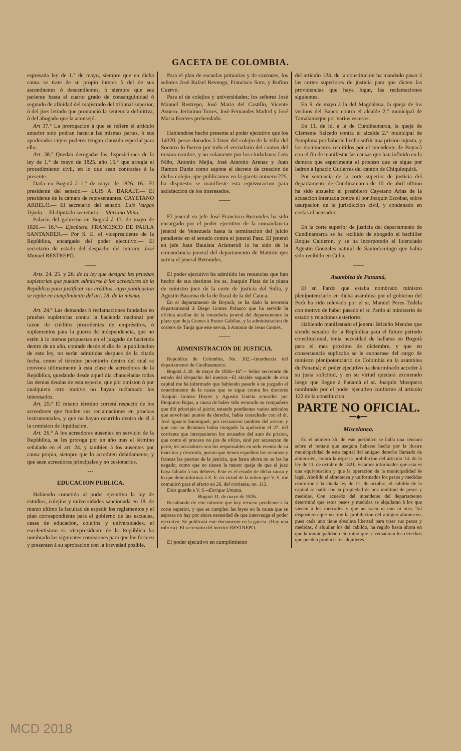GACETA DE COLOMBIA.
espresada ley de 1.° de mayo, siempre que en dicha causa se trate de su propio interes ò del de sus ascendientes ò descendientes, ò siempre que sea pariente hasta el cuarto grado de consanguinidad ò segundo de afinidad del majistrado del tribunal superior, ó del jues letrado que pronunció la sentencia definitiva, ò del abogado que la aconsejó.
Art 37.° La prorogacion à que se refiere el artículo anterior solo podran hacerla las mismas partes, ò sus apoderados cuyos poderes tengan clausula especial para ello.
Art. 38.° Quedan derogadas las disposiciones de la ley de 1.° de mayo de 1825. año 15.° que arregla el procedimiento civil, en lo que sean contrarias à la presente.
Dada en Bogotá à 1.° de mayo de 1826. 16.- El presidente del senado.— LUIS A. BARALT.— El presidente de la càmara de representantes. CAYETANO ARBELO.— El secretario del senado. Luis Vargas Tejada.—El diputado secretario— Mariano Miño.
Palacio del gobierno en Bogotá á 17. de mayo de 1826.— 16.°— Ejecútese. FRANCISCO DE PAULA SANTANDER.— Por S. E. el vicepresidente de la Repùblica, encargado del poder ejecutivo.— El secretario de estado del despacho del interior. José Manuel RESTREPO.
——
Arts. 24. 25. y 26. de la ley que designa las pruebas supletorias que pueden admitirse à los acreedores de la República para justificar sus créditos, cuya publicacion se repite en cumplimiento del art. 28. de la misma.
Art. 24.° Las demandas ò reclamaciones fundadas en pruebas supletorias contra la hacienda nacional por razon de créditos procedentes de empréstitos, ó suplementos para la guerra de independencia, que no estèn à lo menos propuestas en el juzgado de hacienda dentro de un año, contado desde el dia de la publicacion de esta ley, no seràn admitidas despues de la citada fecha, como el tèrmino perentorio dentro del cual se convoca ultimamente à esta clase de acreedores de la República, quedando desde aquel dia chanceladas todas las demas deudas de esta especie, que por omision ó por cualquiera otro motivo no hayan reclamado los interesados.
Art. 25.° El mismo tèrmino correrá respecto de los acreedores que funden sus reclamaciones en pruebas instrumentales, y que no hayan ocurrido dentro de él á la comision de liquidacion.
Art. 26.° A los acreedores ausentes en servicio de la Repùblica, se les proroga por un año mas el término señalado en el art. 24. y tambien á los ausentes por causa propia, siempre que lo acrediten debidamente, y que sean acreedores principales y no cesionarios.
---
EDUCACION PUBLICA.
Habiendo cometido al poder ejecutivo la ley de estudios, colejios y universidades sancionada en 18. de marzo ultimo la facultad de espedir los reglamentos y el plan correspondiente para el gobierno de las escuelas, casas de educacion, colejios y universidades, el escelentisimo sr. vicepresidente de la República ha nombrado las siguientes comisiones para que los formen y presenten à su aprobacion con la brevedad posible.
Para el plan de escuelas primarias y de cantones, los señores Josè Rafael Revenga, Francisco Soto, y Rufino Cuervo.
Para el de colejios y universidades; los señores José Manuel Restrepo, José Maria del Castillo, Vicente Asuero, Jerònimo Torres, Josè Fernandes Madrid y José Maria Esteves prebendado.
Habiendose hecho presente al poder ejecutivo que los 14320. pesos donados à favor del colejio de la villa del Socorro lo fueron por todo el vecindario del canton del mismo nombre, y no solamente por los ciudadanos Luis Niño, Antonio Mejia, José Antonio Arenas y Juan Ramon Duràn como supone el decreto de creacion de dicho colejio, que publicamos en la gaceta numero 225. ha dispuesto se manifieste esta equivocacion para satisfaccion de los interesados.
——
El jeneral en jefe José Francisco Bermudes ha sido encargado por el poder ejecutivo de la comandancia jeneral de Venezuela hasta la terminacion del juicio pendiente en el senado contra el jeneral Paez. El jeneral en jefe Juan Bautista Arismendi lo ha sido de la comandancia jeneral del departamento de Maturin que servia el jeneral Bermudes.
El poder ejecutivo ha admitido las renuncias que han hecho de sus destinos los ss. Joaquin Plata de la plaza de ministro juez de la corte de justicia del Sulia, y Agustin Baraona de la de fiscal de la del Cauca.
En el departamento de Boyacà, se ha dado la tesoreria departamental á Diego Gomes Polanco que ha servido la oficina ausiliar de la contaduria jeneral del departamento: la plaza que deja Gomes à Pastor Gabilan, y la administracion de correos de Tunja que este servia, à Antonio de Jesus Gomes.
——
ADMINISTRACION DE JUSTICIA.
Republica de Colombia, No. 102.--Interdencia del departamento de Cundinamarca.
Bogotà à 30. de mayo de 1826--16°.-- Señor secretario de estado del despacho del interior.--El alcalde segundo de esta capital me hà informado que habiendo pasado à su juzgado el conocimiento de la causa que se sigue contra los doctores Joaquin Gomez Hoyos y Agustin Garcia acusados por Pioquinto Rojas, a causa de haber sido recusado su compañero que diò principio al juicio; estando pendientes varios articulos que envolvian puntos de derecho, habia consultado con el dr. José Ignacio Sanmiguel, por recusacion tambien del asesor, y que con su dictamen habia otorgado la apelacion el 27. del corriente que interpusieron los acusados del auto de prision, que como el proceso no jira de oficio, sinó por acusacion de parte, los acusadores son los responsables en todo evento de su inaccion y descuido, puesto que tienen espeditos los recursos y francas las puertas de la justicia, que hasta ahora no se les ha negado, como que no tienen la menor queja de que el juez haya faltado à sus deberes. Este es el estado de dicha causa y lo que debo informar à S. E. en virtud de la orden que V. S. me comunicò para el efecto en 26. del corriente, no. 113.
Dios guarde a V. S.--Enrique Umana.
Bogotà 31. de mayo de 1826.
Resultando de este informe que hay recurso pendiente à la corte superior, y que se cumplen las leyes en la causa que se espresa no hay por ahora necesidad de que intervenga el poder ejecutivo. Se publicarà este documento en la gaceta- (Hay una rubrica)- El secretario del interior-RESTREPO.
El poder ejecutivo en cumplimiento
del artículo 124. de la constitucion ha mandado pasar á las cortes superiores de justicia para que dicten las providencias que haya lugar, las reclamaciones siguientes.
En 9. de mayo à la del Magdalena, la queja de los vecinos del Banco contra el alcalde 2.° municipal de Tamalameque por varios escesos.
En 11. de id. a la de Cundinamarca, la queja de Clemente Salcedo contra el alcalde 2.° municipal de Pamplona por haberle hecho sufrir una prision injusta, y los documentos remitidos por el intendente de Boyacà con el fin de manifestar las causas que han influido en la demora que esperimenta el proceso que se sigue por ladron à Ignacio Gutierres del canton de Chiquinquirà.
Por sentencia de la corte superior de justicia del departamento de Cundinamarca de 10. de abril ultimo ha sido absuelto el presbitero Cayetano Arias de la acusacion intentada contra él por Joaquin Escobar, sobre usurpacion de la jurisdiccion civil, y condenado en costas el acusador.
En la corte superior de justicia del departamento de Cundinamarca se ha recibido de abogado el bachiller Roque Calderon, y se ha incorporado el licenciado Agustin Gonzales natural de Santodomingo que habia sido recibido en Cuba.
——
Asamblea de Panamà,
El sr. Pardo que estaba nombrado ministro plenipotenciario en dicha asamblea por el gobierno del Perù ha sido relevado por el sr. Manuel Peres Tudela con motivo de haber pasado el sr. Pardo al ministerio de estado y relaciones esteriores.
Habiendo manifestado el jeneral Briceño Mendes que siendo senador de la Repùblica para el futuro periodo constitucional, tenia necesidad de hallarse en Bogotà para el mes proximo de diciembre, y que en consecuencia suplicaba se le exonerase del cargo de ministro plenipotenciario de Colombia en la asamblea de Panamá; el poder ejecutivo ha determinado acceder à su justa solicitud, y en su virtud quedarà exonerado luego que llegue à Panamà el sr. Joaquin Mosquera nombrado por el poder ejecutivo conforme al articulo 122 de la constitucion.
PARTE NO OFICIAL.
━━◆━━
Miscelanea.
En el número 36. de este periódico se halla una censura sobre el remate que asegura haberse hecho por la ilustre municipalidad de esta capital del antiguo derecho llamado de almotacèn, contra la espresa prohibicion del àrticulo 14. de la ley de 11. de octubre de 1821. Estamos informados que esta es una equivocacion y que la operacion de la municipalidad ès legàl. Abolido el almotacen y uniformados los pesos y medidas conforme à la citada ley de 11. de octubre, el cabildo de la capital se hallò con la propiedad de una multitud de pesos y medidas. Con acuerdo del intendente del departamento determinó que estos pesos y medidas se alquilaran à los que vienen à los mercados y que no traen ni uno ni otro. Tal disposicion que no trae la prohibicion del antiguo almotacen, pues cada uno tiene absoluta libertad para traer sus pesos y medidas, ó alquilar los del cabildo, ha regido hasta ahora en que la municipalidad determinò que se remataran los derechos que pueden producir los alquileres
MCD 2018